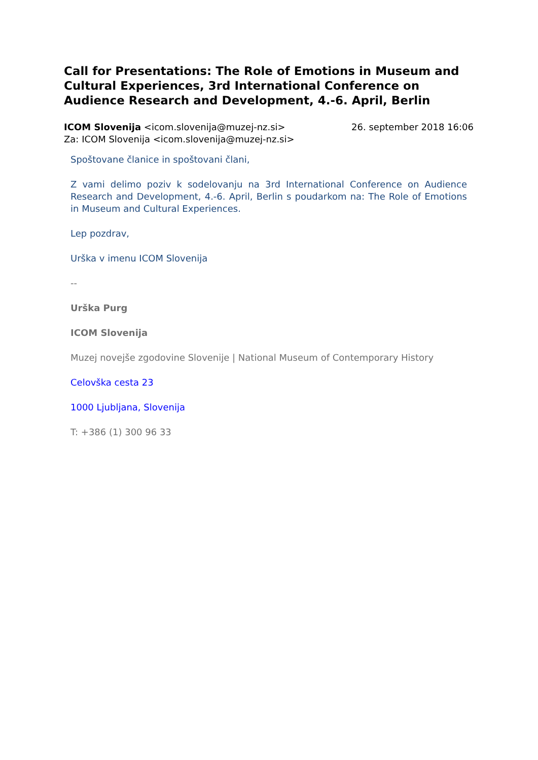Call for Presentations: The Role of Emotions in Museum and Cultural Experiences, 3rd International Conference on Audience Research and Development, 4.-6. April, Berlin
ICOM Slovenija <icom.slovenija@muzej-nz.si> 26. september 2018 16:06
Za: ICOM Slovenija <icom.slovenija@muzej-nz.si>
Spoštovane članice in spoštovani člani,
Z vami delimo poziv k sodelovanju na 3rd International Conference on Audience Research and Development, 4.-6. April, Berlin s poudarkom na: The Role of Emotions in Museum and Cultural Experiences.
Lep pozdrav,
Urška v imenu ICOM Slovenija
--
Urška Purg
ICOM Slovenija
Muzej novejše zgodovine Slovenije | National Museum of Contemporary History
Celovška cesta 23
1000 Ljubljana, Slovenija
T: +386 (1) 300 96 33